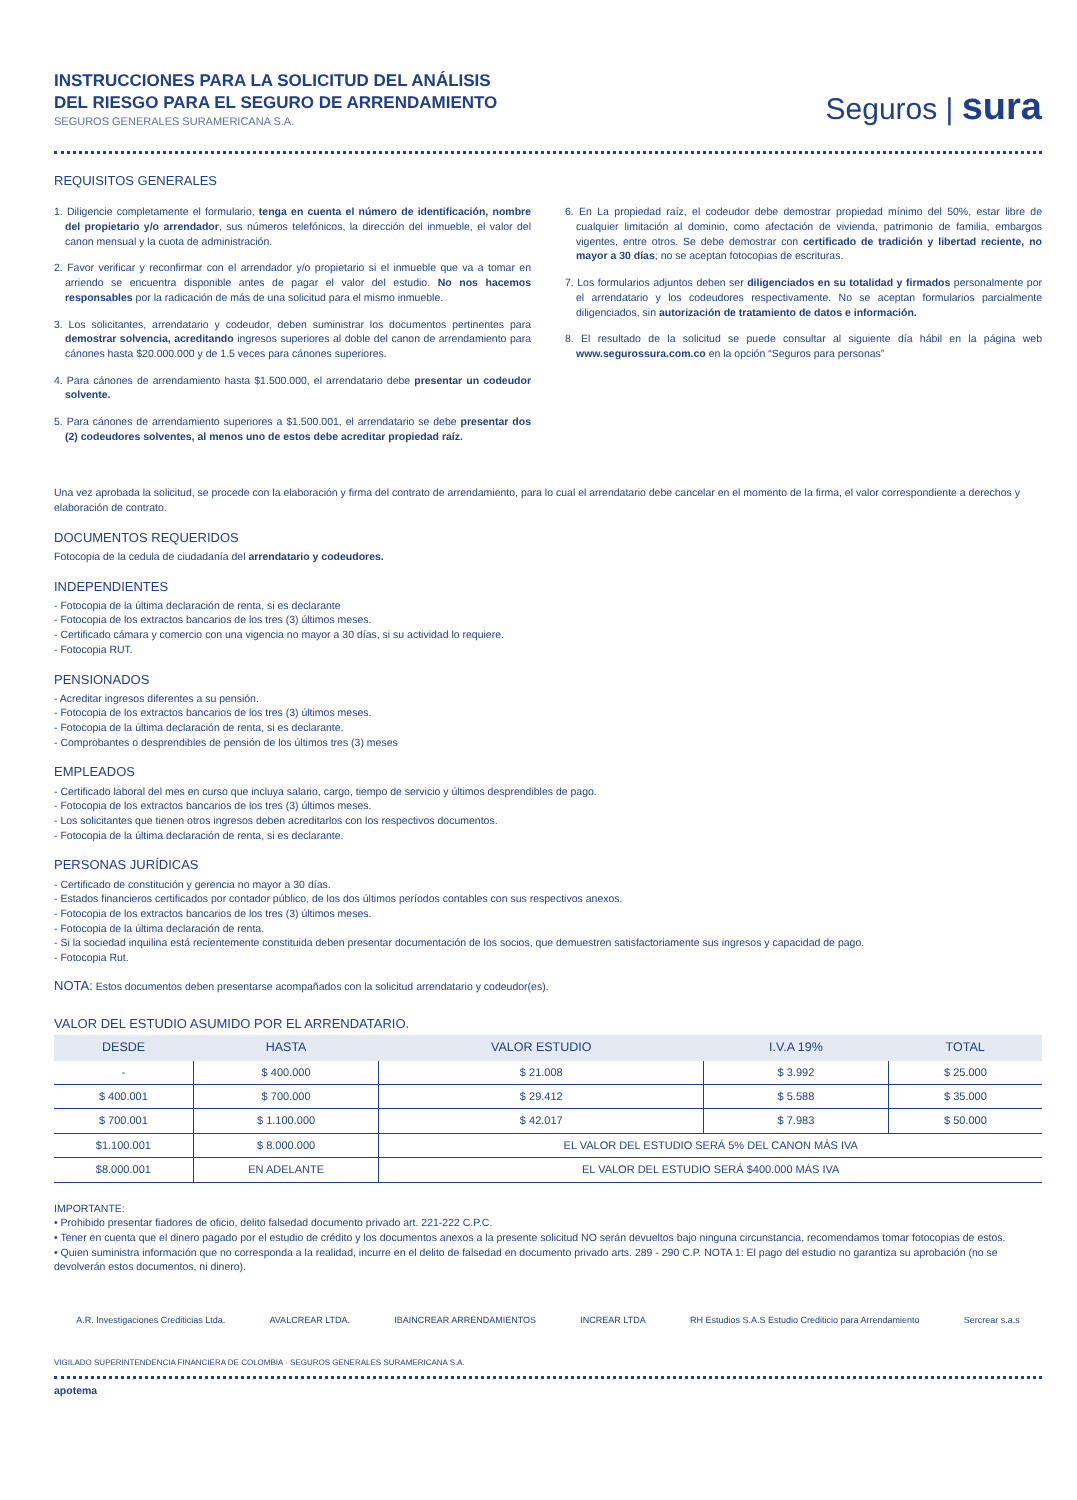INSTRUCCIONES PARA LA SOLICITUD DEL ANÁLISIS
DEL RIESGO PARA EL SEGURO DE ARRENDAMIENTO
SEGUROS GENERALES SURAMERICANA S.A.
Seguros | sura
REQUISITOS GENERALES
1. Diligencie completamente el formulario, tenga en cuenta el número de identificación, nombre del propietario y/o arrendador, sus números telefónicos, la dirección del inmueble, el valor del canon mensual y la cuota de administración.
2. Favor verificar y reconfirmar con el arrendador y/o propietario si el inmueble que va a tomar en arriendo se encuentra disponible antes de pagar el valor del estudio. No nos hacemos responsables por la radicación de más de una solicitud para el mismo inmueble.
3. Los solicitantes, arrendatario y codeudor, deben suministrar los documentos pertinentes para demostrar solvencia, acreditando ingresos superiores al doble del canon de arrendamiento para cánones hasta $20.000.000 y de 1.5 veces para cánones superiores.
4. Para cánones de arrendamiento hasta $1.500.000, el arrendatario debe presentar un codeudor solvente.
5. Para cánones de arrendamiento superiores a $1.500.001, el arrendatario se debe presentar dos (2) codeudores solventes, al menos uno de estos debe acreditar propiedad raíz.
6. En La propiedad raíz, el codeudor debe demostrar propiedad mínimo del 50%, estar libre de cualquier limitación al dominio, como afectación de vivienda, patrimonio de familia, embargos vigentes, entre otros. Se debe demostrar con certificado de tradición y libertad reciente, no mayor a 30 días; no se aceptan fotocopias de escrituras.
7. Los formularios adjuntos deben ser diligenciados en su totalidad y firmados personalmente por el arrendatario y los codeudores respectivamente. No se aceptan formularios parcialmente diligenciados, sin autorización de tratamiento de datos e información.
8. El resultado de la solicitud se puede consultar al siguiente día hábil en la página web www.segurossura.com.co en la opción “Seguros para personas”
Una vez aprobada la solicitud, se procede con la elaboración y firma del contrato de arrendamiento, para lo cual el arrendatario debe cancelar en el momento de la firma, el valor correspondiente a derechos y elaboración de contrato.
DOCUMENTOS REQUERIDOS
Fotocopia de la cedula de ciudadanía del arrendatario y codeudores.
INDEPENDIENTES
- Fotocopia de la última declaración de renta, si es declarante
- Fotocopia de los extractos bancarios de los tres (3) últimos meses.
- Certificado cámara y comercio con una vigencia no mayor a 30 días, si su actividad lo requiere.
- Fotocopia RUT.
PENSIONADOS
- Acreditar ingresos diferentes a su pensión.
- Fotocopia de los extractos bancarios de los tres (3) últimos meses.
- Fotocopia de la última declaración de renta, si es declarante.
- Comprobantes o desprendibles de pensión de los últimos tres (3) meses
EMPLEADOS
- Certificado laboral del mes en curso que incluya salario, cargo, tiempo de servicio y últimos desprendibles de pago.
- Fotocopia de los extractos bancarios de los tres (3) últimos meses.
- Los solicitantes que tienen otros ingresos deben acreditarlos con los respectivos documentos.
- Fotocopia de la última declaración de renta, si es declarante.
PERSONAS JURÍDICAS
- Certificado de constitución y gerencia no mayor a 30 días.
- Estados financieros certificados por contador público, de los dos últimos períodos contables con sus respectivos anexos.
- Fotocopia de los extractos bancarios de los tres (3) últimos meses.
- Fotocopia de la última declaración de renta.
- Si la sociedad inquilina está recientemente constituida deben presentar documentación de los socios, que demuestren satisfactoriamente sus ingresos y capacidad de pago.
- Fotocopia Rut.
NOTA: Estos documentos deben presentarse acompañados con la solicitud arrendatario y codeudor(es).
VALOR DEL ESTUDIO ASUMIDO POR EL ARRENDATARIO.
| DESDE | HASTA | VALOR ESTUDIO | I.V.A 19% | TOTAL |
| --- | --- | --- | --- | --- |
| - | $ 400.000 | $ 21.008 | $ 3.992 | $ 25.000 |
| $ 400.001 | $ 700.000 | $ 29.412 | $ 5.588 | $ 35.000 |
| $ 700.001 | $ 1.100.000 | $ 42.017 | $ 7.983 | $ 50.000 |
| $1.100.001 | $ 8.000.000 | EL VALOR DEL ESTUDIO SERÁ 5% DEL CANON MÁS IVA | | |
| $8.000.001 | EN ADELANTE | EL VALOR DEL ESTUDIO SERÁ $400.000 MÁS IVA | | |
IMPORTANTE:
• Prohibido presentar fiadores de oficio, delito falsedad documento privado art. 221-222 C.P.C.
• Tener en cuenta que el dinero pagado por el estudio de crédito y los documentos anexos a la presente solicitud NO serán devueltos bajo ninguna circunstancia, recomendamos tomar fotocopias de estos.
• Quien suministra información que no corresponda a la realidad, incurre en el delito de falsedad en documento privado arts. 289 - 290 C.P. NOTA 1: El pago del estudio no garantiza su aprobación (no se devolverán estos documentos, ni dinero).
A.R. Investigaciones Crediticias Ltda. AVALCREAR LTDA. IBAINCREAR ARRENDAMIENTOS INCREAR LTDA RH Estudios S.A.S Estudio Crediticio para Arrendamiento Sercrear s.a.s
VIGILADO SUPERINTENDENCIA FINANCIERA DE COLOMBIA · SEGUROS GENERALES SURAMERICANA S.A.
apotema